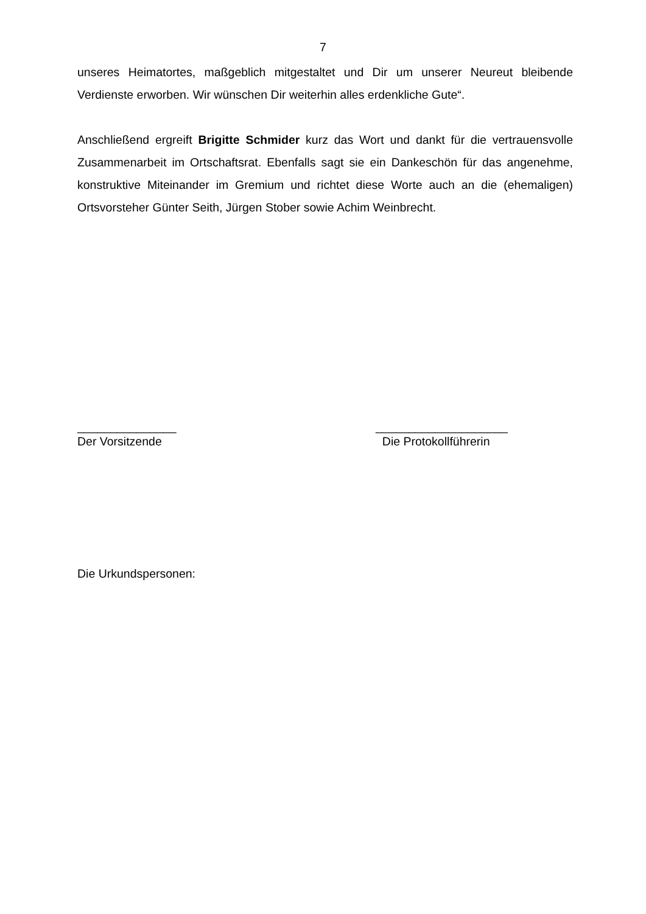7
unseres Heimatortes, maßgeblich mitgestaltet und Dir um unserer Neureut bleibende Verdienste erworben. Wir wünschen Dir weiterhin alles erdenkliche Gute“.
Anschließend ergreift Brigitte Schmider kurz das Wort und dankt für die vertrauensvolle Zusammenarbeit im Ortschaftsrat. Ebenfalls sagt sie ein Dankeschön für das angenehme, konstruktive Miteinander im Gremium und richtet diese Worte auch an die (ehemaligen) Ortsvorsteher Günter Seith, Jürgen Stober sowie Achim Weinbrecht.
_______________
Der Vorsitzende
____________________
Die Protokollführerin
Die Urkundspersonen: